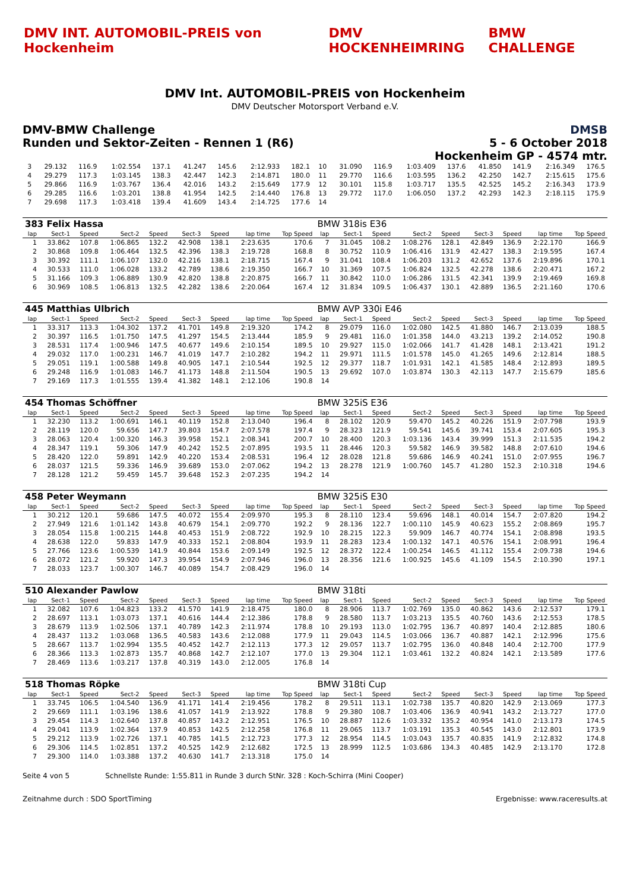DMV INT. AUTOMOBIL-PREIS von Hockenheim
DMV HOCKENHEIMRING BMW CHALLENGE
DMV Int. AUTOMOBIL-PREIS von Hockenheim
DMV Deutscher Motorsport Verband e.V.
DMV-BMW Challenge
Runden und Sektor-Zeiten - Rennen 1 (R6)
DMSB
5 - 6 October 2018
Hockenheim GP - 4574 mtr.
| 3 | 29.132 | 116.9 | 1:02.554 | 137.1 | 41.247 | 145.6 | 2:12.933 | 182.1 | 10 | 31.090 | 116.9 | 1:03.409 | 137.6 | 41.850 | 141.9 | 2:16.349 | 176.5 |
| 4 | 29.279 | 117.3 | 1:03.145 | 138.3 | 42.447 | 142.3 | 2:14.871 | 180.0 | 11 | 29.770 | 116.6 | 1:03.595 | 136.2 | 42.250 | 142.7 | 2:15.615 | 175.6 |
| 5 | 29.866 | 116.9 | 1:03.767 | 136.4 | 42.016 | 143.2 | 2:15.649 | 177.9 | 12 | 30.101 | 115.8 | 1:03.717 | 135.5 | 42.525 | 145.2 | 2:16.343 | 173.9 |
| 6 | 29.285 | 116.6 | 1:03.201 | 138.8 | 41.954 | 142.5 | 2:14.440 | 176.8 | 13 | 29.772 | 117.0 | 1:06.050 | 137.2 | 42.293 | 142.3 | 2:18.115 | 175.9 |
| 7 | 29.698 | 117.3 | 1:03.418 | 139.4 | 41.609 | 143.4 | 2:14.725 | 177.6 | 14 | | | | | | | | |
| 383 Felix Hassa | | | | | | | | | BMW 318is E36 | | | | | | | | |
| lap | Sect-1 | Speed | Sect-2 | Speed | Sect-3 | Speed | lap time | Top Speed | lap | Sect-1 | Speed | Sect-2 | Speed | Sect-3 | Speed | lap time | Top Speed |
| 1 | 33.862 | 107.8 | 1:06.865 | 132.2 | 42.908 | 138.1 | 2:23.635 | 170.6 | 7 | 31.045 | 108.2 | 1:08.276 | 128.1 | 42.849 | 136.9 | 2:22.170 | 166.9 |
| 2 | 30.868 | 109.8 | 1:06.464 | 132.5 | 42.396 | 138.3 | 2:19.728 | 168.8 | 8 | 30.752 | 110.9 | 1:06.416 | 131.9 | 42.427 | 138.3 | 2:19.595 | 167.4 |
| 3 | 30.392 | 111.1 | 1:06.107 | 132.0 | 42.216 | 138.1 | 2:18.715 | 167.4 | 9 | 31.041 | 108.4 | 1:06.203 | 131.2 | 42.652 | 137.6 | 2:19.896 | 170.1 |
| 4 | 30.533 | 111.0 | 1:06.028 | 133.2 | 42.789 | 138.6 | 2:19.350 | 166.7 | 10 | 31.369 | 107.5 | 1:06.824 | 132.5 | 42.278 | 138.6 | 2:20.471 | 167.2 |
| 5 | 31.166 | 109.3 | 1:06.889 | 130.9 | 42.820 | 138.8 | 2:20.875 | 166.7 | 11 | 30.842 | 110.0 | 1:06.286 | 131.5 | 42.341 | 139.9 | 2:19.469 | 169.8 |
| 6 | 30.969 | 108.5 | 1:06.813 | 132.5 | 42.282 | 138.6 | 2:20.064 | 167.4 | 12 | 31.834 | 109.5 | 1:06.437 | 130.1 | 42.889 | 136.5 | 2:21.160 | 170.6 |
| 445 Matthias Ulbrich | | | | | | | | | BMW AVP 330i E46 | | | | | | | | |
| lap | Sect-1 | Speed | Sect-2 | Speed | Sect-3 | Speed | lap time | Top Speed | lap | Sect-1 | Speed | Sect-2 | Speed | Sect-3 | Speed | lap time | Top Speed |
| 1 | 33.317 | 113.3 | 1:04.302 | 137.2 | 41.701 | 149.8 | 2:19.320 | 174.2 | 8 | 29.079 | 116.0 | 1:02.080 | 142.5 | 41.880 | 146.7 | 2:13.039 | 188.5 |
| 2 | 30.397 | 116.5 | 1:01.750 | 147.5 | 41.297 | 154.5 | 2:13.444 | 185.9 | 9 | 29.481 | 116.0 | 1:01.358 | 144.0 | 43.213 | 139.2 | 2:14.052 | 190.8 |
| 3 | 28.531 | 117.4 | 1:00.946 | 147.5 | 40.677 | 149.6 | 2:10.154 | 189.5 | 10 | 29.927 | 115.0 | 1:02.066 | 141.7 | 41.428 | 148.1 | 2:13.421 | 191.2 |
| 4 | 29.032 | 117.0 | 1:00.231 | 146.7 | 41.019 | 147.7 | 2:10.282 | 194.2 | 11 | 29.971 | 111.5 | 1:01.578 | 145.0 | 41.265 | 149.6 | 2:12.814 | 188.5 |
| 5 | 29.051 | 119.1 | 1:00.588 | 149.8 | 40.905 | 147.1 | 2:10.544 | 192.5 | 12 | 29.377 | 118.7 | 1:01.931 | 142.1 | 41.585 | 148.4 | 2:12.893 | 189.5 |
| 6 | 29.248 | 116.9 | 1:01.083 | 146.7 | 41.173 | 148.8 | 2:11.504 | 190.5 | 13 | 29.692 | 107.0 | 1:03.874 | 130.3 | 42.113 | 147.7 | 2:15.679 | 185.6 |
| 7 | 29.169 | 117.3 | 1:01.555 | 139.4 | 41.382 | 148.1 | 2:12.106 | 190.8 | 14 | | | | | | | | |
| 454 Thomas Schöffner | | | | | | | | | BMW 325iS E36 | | | | | | | | |
| lap | Sect-1 | Speed | Sect-2 | Speed | Sect-3 | Speed | lap time | Top Speed | lap | Sect-1 | Speed | Sect-2 | Speed | Sect-3 | Speed | lap time | Top Speed |
| 1 | 32.230 | 113.2 | 1:00.691 | 146.1 | 40.119 | 152.8 | 2:13.040 | 196.4 | 8 | 28.102 | 120.9 | 59.470 | 145.2 | 40.226 | 151.9 | 2:07.798 | 193.9 |
| 2 | 28.119 | 120.0 | 59.656 | 147.7 | 39.803 | 154.7 | 2:07.578 | 197.4 | 9 | 28.323 | 121.9 | 59.541 | 145.6 | 39.741 | 153.4 | 2:07.605 | 195.3 |
| 3 | 28.063 | 120.4 | 1:00.320 | 146.3 | 39.958 | 152.1 | 2:08.341 | 200.7 | 10 | 28.400 | 120.3 | 1:03.136 | 143.4 | 39.999 | 151.3 | 2:11.535 | 194.2 |
| 4 | 28.347 | 119.1 | 59.306 | 147.9 | 40.242 | 152.5 | 2:07.895 | 193.5 | 11 | 28.446 | 120.3 | 59.582 | 146.9 | 39.582 | 148.8 | 2:07.610 | 194.6 |
| 5 | 28.420 | 122.0 | 59.891 | 142.9 | 40.220 | 153.4 | 2:08.531 | 196.4 | 12 | 28.028 | 121.8 | 59.686 | 146.9 | 40.241 | 151.0 | 2:07.955 | 196.7 |
| 6 | 28.037 | 121.5 | 59.336 | 146.9 | 39.689 | 153.0 | 2:07.062 | 194.2 | 13 | 28.278 | 121.9 | 1:00.760 | 145.7 | 41.280 | 152.3 | 2:10.318 | 194.6 |
| 7 | 28.128 | 121.2 | 59.459 | 145.7 | 39.648 | 152.3 | 2:07.235 | 194.2 | 14 | | | | | | | | |
| 458 Peter Weymann | | | | | | | | | BMW 325iS E30 | | | | | | | | |
| lap | Sect-1 | Speed | Sect-2 | Speed | Sect-3 | Speed | lap time | Top Speed | lap | Sect-1 | Speed | Sect-2 | Speed | Sect-3 | Speed | lap time | Top Speed |
| 1 | 30.212 | 120.1 | 59.686 | 147.5 | 40.072 | 155.4 | 2:09.970 | 195.3 | 8 | 28.110 | 123.4 | 59.696 | 148.1 | 40.014 | 154.7 | 2:07.820 | 194.2 |
| 2 | 27.949 | 121.6 | 1:01.142 | 143.8 | 40.679 | 154.1 | 2:09.770 | 192.2 | 9 | 28.136 | 122.7 | 1:00.110 | 145.9 | 40.623 | 155.2 | 2:08.869 | 195.7 |
| 3 | 28.054 | 115.8 | 1:00.215 | 144.8 | 40.453 | 151.9 | 2:08.722 | 192.9 | 10 | 28.215 | 122.3 | 59.909 | 146.7 | 40.774 | 154.1 | 2:08.898 | 193.5 |
| 4 | 28.638 | 122.0 | 59.833 | 147.9 | 40.333 | 152.1 | 2:08.804 | 193.9 | 11 | 28.283 | 123.4 | 1:00.132 | 147.1 | 40.576 | 154.1 | 2:08.991 | 196.4 |
| 5 | 27.766 | 123.6 | 1:00.539 | 141.9 | 40.844 | 153.6 | 2:09.149 | 192.5 | 12 | 28.372 | 122.4 | 1:00.254 | 146.5 | 41.112 | 155.4 | 2:09.738 | 194.6 |
| 6 | 28.072 | 121.2 | 59.920 | 147.3 | 39.954 | 154.9 | 2:07.946 | 196.0 | 13 | 28.356 | 121.6 | 1:00.925 | 145.6 | 41.109 | 154.5 | 2:10.390 | 197.1 |
| 7 | 28.033 | 123.7 | 1:00.307 | 146.7 | 40.089 | 154.7 | 2:08.429 | 196.0 | 14 | | | | | | | | |
| 510 Alexander Pawlow | | | | | | | | | BMW 318ti | | | | | | | | |
| lap | Sect-1 | Speed | Sect-2 | Speed | Sect-3 | Speed | lap time | Top Speed | lap | Sect-1 | Speed | Sect-2 | Speed | Sect-3 | Speed | lap time | Top Speed |
| 1 | 32.082 | 107.6 | 1:04.823 | 133.2 | 41.570 | 141.9 | 2:18.475 | 180.0 | 8 | 28.906 | 113.7 | 1:02.769 | 135.0 | 40.862 | 143.6 | 2:12.537 | 179.1 |
| 2 | 28.697 | 113.1 | 1:03.073 | 137.1 | 40.616 | 144.4 | 2:12.386 | 178.8 | 9 | 28.580 | 113.7 | 1:03.213 | 135.5 | 40.760 | 143.6 | 2:12.553 | 178.5 |
| 3 | 28.679 | 113.9 | 1:02.506 | 137.1 | 40.789 | 142.3 | 2:11.974 | 178.8 | 10 | 29.193 | 113.0 | 1:02.795 | 136.7 | 40.897 | 140.4 | 2:12.885 | 180.6 |
| 4 | 28.437 | 113.2 | 1:03.068 | 136.5 | 40.583 | 143.6 | 2:12.088 | 177.9 | 11 | 29.043 | 114.5 | 1:03.066 | 136.7 | 40.887 | 142.1 | 2:12.996 | 175.6 |
| 5 | 28.667 | 113.7 | 1:02.994 | 135.5 | 40.452 | 142.7 | 2:12.113 | 177.3 | 12 | 29.057 | 113.7 | 1:02.795 | 136.0 | 40.848 | 140.4 | 2:12.700 | 177.9 |
| 6 | 28.366 | 113.3 | 1:02.873 | 135.7 | 40.868 | 142.7 | 2:12.107 | 177.0 | 13 | 29.304 | 112.1 | 1:03.461 | 132.2 | 40.824 | 142.1 | 2:13.589 | 177.6 |
| 7 | 28.469 | 113.6 | 1:03.217 | 137.8 | 40.319 | 143.0 | 2:12.005 | 176.8 | 14 | | | | | | | | |
| 518 Thomas Röpke | | | | | | | | | BMW 318ti Cup | | | | | | | | |
| lap | Sect-1 | Speed | Sect-2 | Speed | Sect-3 | Speed | lap time | Top Speed | lap | Sect-1 | Speed | Sect-2 | Speed | Sect-3 | Speed | lap time | Top Speed |
| 1 | 33.745 | 106.5 | 1:04.540 | 136.9 | 41.171 | 141.4 | 2:19.456 | 178.2 | 8 | 29.511 | 113.1 | 1:02.738 | 135.7 | 40.820 | 142.9 | 2:13.069 | 177.3 |
| 2 | 29.669 | 111.1 | 1:03.196 | 138.6 | 41.057 | 141.9 | 2:13.922 | 178.8 | 9 | 29.380 | 108.7 | 1:03.406 | 136.9 | 40.941 | 143.2 | 2:13.727 | 177.0 |
| 3 | 29.454 | 114.3 | 1:02.640 | 137.8 | 40.857 | 143.2 | 2:12.951 | 176.5 | 10 | 28.887 | 112.6 | 1:03.332 | 135.2 | 40.954 | 141.0 | 2:13.173 | 174.5 |
| 4 | 29.041 | 113.9 | 1:02.364 | 137.9 | 40.853 | 142.5 | 2:12.258 | 176.8 | 11 | 29.065 | 113.7 | 1:03.191 | 135.3 | 40.545 | 143.0 | 2:12.801 | 173.9 |
| 5 | 29.212 | 113.9 | 1:02.726 | 137.1 | 40.785 | 141.5 | 2:12.723 | 177.3 | 12 | 28.954 | 114.5 | 1:03.043 | 135.7 | 40.835 | 141.9 | 2:12.832 | 174.8 |
| 6 | 29.306 | 114.5 | 1:02.851 | 137.2 | 40.525 | 142.9 | 2:12.682 | 172.5 | 13 | 28.999 | 112.5 | 1:03.686 | 134.3 | 40.485 | 142.9 | 2:13.170 | 172.8 |
| 7 | 29.300 | 114.0 | 1:03.388 | 137.2 | 40.630 | 141.7 | 2:13.318 | 175.0 | 14 | | | | | | | | |
Seite 4 von 5 Schnellste Runde: 1:55.811 in Runde 3 durch StNr. 328 : Koch-Schirra (Mini Cooper)
Zeitnahme durch : SDO SportTiming Ergebnisse: www.raceresults.at